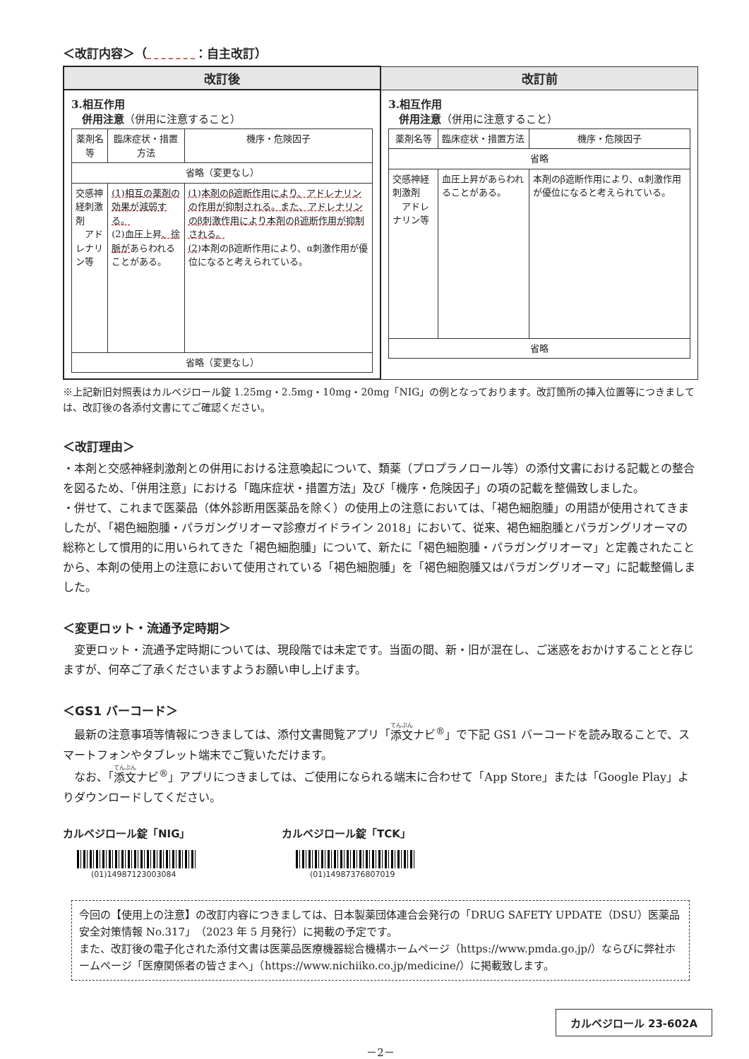＜改訂内容＞（　　　　 ：自主改訂）
| 改訂後 | 改訂前 |
| --- | --- |
| 3.相互作用 併用注意 （併用に注意すること） / 薬剤名等 / 臨床症状・措置方法 / 機序・危険因子 / / 省略（変更なし） / / / / 交感神経刺激剤 アドレナリン等 / (1)相互の薬剤の効果が減弱する。 (2)血圧上昇 、徐脈が あらわれることがある。 / (1)本剤のβ遮断作用により、アドレナリンの作用が抑制される。また、アドレナリンのβ刺激作用により本剤のβ遮断作用が抑制される。 (2) 本剤のβ遮断作用により、α刺激作用が優位になると考えられている。 / / 省略（変更なし） / / / | 3.相互作用 併用注意 （併用に注意すること） / 薬剤名等 / 臨床症状・措置方法 / 機序・危険因子 / / 省略 / / / / 交感神経刺激剤 アドレナリン等 / 血圧上昇があらわれることがある。 / 本剤のβ遮断作用により、α刺激作用が優位になると考えられている。 / / 省略 / / / |
※上記新旧対照表はカルベジロール錠 1.25mg・2.5mg・10mg・20mg「NIG」の例となっております。改訂箇所の挿入位置等につきましては、改訂後の各添付文書にてご確認ください。
＜改訂理由＞
・本剤と交感神経刺激剤との併用における注意喚起について、類薬（プロプラノロール等）の添付文書における記載との整合を図るため、「併用注意」における「臨床症状・措置方法」及び「機序・危険因子」の項の記載を整備致しました。
・併せて、これまで医薬品（体外診断用医薬品を除く）の使用上の注意においては、「褐色細胞腫」の用語が使用されてきましたが、「褐色細胞腫・パラガングリオーマ診療ガイドライン 2018」において、従来、褐色細胞腫とパラガングリオーマの総称として慣用的に用いられてきた「褐色細胞腫」について、新たに「褐色細胞腫・パラガングリオーマ」と定義されたことから、本剤の使用上の注意において使用されている「褐色細胞腫」を「褐色細胞腫又はパラガングリオーマ」に記載整備しました。
＜変更ロット・流通予定時期＞
　変更ロット・流通予定時期については、現段階では未定です。当面の間、新・旧が混在し、ご迷惑をおかけすることと存じますが、何卒ご了承くださいますようお願い申し上げます。
＜GS1 バーコード＞
　最新の注意事項等情報につきましては、添付文書閲覧アプリ「添文ナビ<sup>®</sup>」で下記 GS1 バーコードを読み取ることで、スマートフォンやタブレット端末でご覧いただけます。
　なお、「添文ナビ<sup>®</sup>」アプリにつきましては、ご使用になられる端末に合わせて「App Store」または「Google Play」よりダウンロードしてください。
カルベジロール錠「NIG」
(01)14987123003084
カルベジロール錠「TCK」
(01)14987376807019
今回の【使用上の注意】の改訂内容につきましては、日本製薬団体連合会発行の「DRUG SAFETY UPDATE（DSU）医薬品安全対策情報 No.317」（2023 年 5 月発行）に掲載の予定です。
また、改訂後の電子化された添付文書は医薬品医療機器総合機構ホームページ（https://www.pmda.go.jp/）ならびに弊社ホームページ「医療関係者の皆さまへ」（https://www.nichiiko.co.jp/medicine/）に掲載致します。
カルベジロール 23-602A
－2－